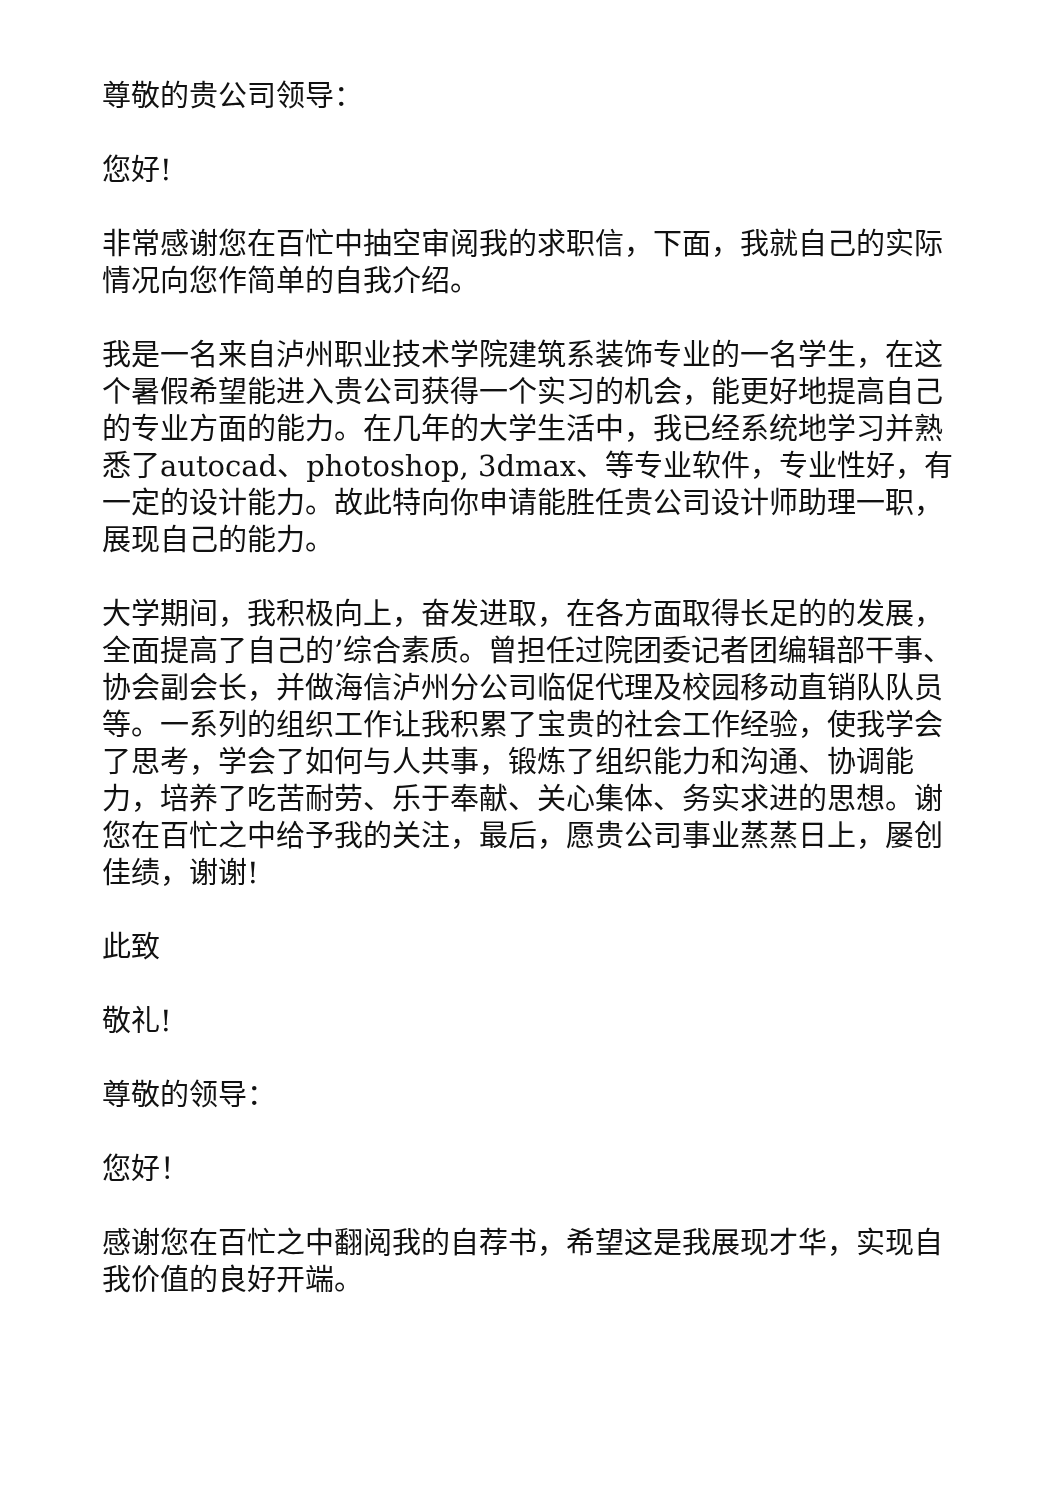尊敬的贵公司领导：
您好!
非常感谢您在百忙中抽空审阅我的求职信，下面，我就自己的实际情况向您作简单的自我介绍。
我是一名来自泸州职业技术学院建筑系装饰专业的一名学生，在这个暑假希望能进入贵公司获得一个实习的机会，能更好地提高自己的专业方面的能力。在几年的大学生活中，我已经系统地学习并熟悉了autocad、photoshop, 3dmax、等专业软件，专业性好，有一定的设计能力。故此特向你申请能胜任贵公司设计师助理一职，展现自己的能力。
大学期间，我积极向上，奋发进取，在各方面取得长足的的发展，全面提高了自己的’综合素质。曾担任过院团委记者团编辑部干事、协会副会长，并做海信泸州分公司临促代理及校园移动直销队队员等。一系列的组织工作让我积累了宝贵的社会工作经验，使我学会了思考，学会了如何与人共事，锻炼了组织能力和沟通、协调能力，培养了吃苦耐劳、乐于奉献、关心集体、务实求进的思想。谢您在百忙之中给予我的关注，最后，愿贵公司事业蒸蒸日上，屡创佳绩，谢谢!
此致
敬礼!
尊敬的领导：
您好！
感谢您在百忙之中翻阅我的自荐书，希望这是我展现才华，实现自我价值的良好开端。